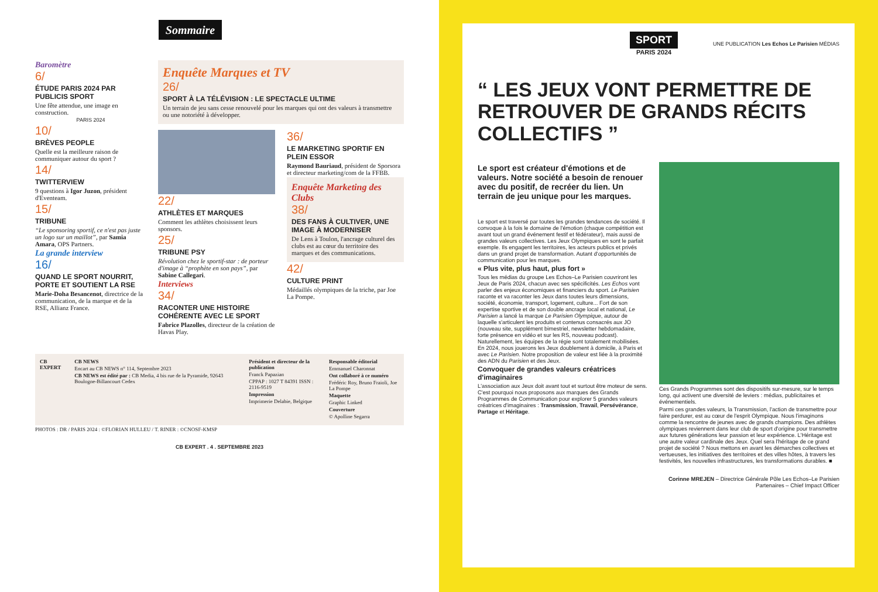Sommaire
Baromètre
6/
ÉTUDE PARIS 2024 PAR PUBLICIS SPORT
Une fête attendue, une image en construction.
PARIS 2024
10/
BRÈVES PEOPLE
Quelle est la meilleure raison de communiquer autour du sport ?
14/
TWITTERVIEW
9 questions à Igor Juzon, président d'Eventeam.
15/
TRIBUNE
“Le sponsoring sportif, ce n'est pas juste un logo sur un maillot”, par Samia Amara, OPS Partners.
La grande interview
16/
QUAND LE SPORT NOURRIT, PORTE ET SOUTIENT LA RSE
Marie-Doha Besancenot, directrice de la communication, de la marque et de la RSE, Allianz France.
Enquête Marques et TV
26/
SPORT À LA TÉLÉVISION : LE SPECTACLE ULTIME
Un terrain de jeu sans cesse renouvelé pour les marques qui ont des valeurs à transmettre ou une notoriété à développer.
22/
ATHLÈTES ET MARQUES
Comment les athlètes choisissent leurs sponsors.
25/
TRIBUNE PSY
Révolution chez le sportif-star : de porteur d'image à “prophète en son pays”, par Sabine Callegari.
Interviews
34/
RACONTER UNE HISTOIRE COHÉRENTE AVEC LE SPORT
Fabrice Plazolles, directeur de la création de Havas Play.
36/
LE MARKETING SPORTIF EN PLEIN ESSOR
Raymond Bauriaud, président de Sporsora et directeur marketing/com de la FFBB.
Enquête Marketing des Clubs
38/
DES FANS À CULTIVER, UNE IMAGE À MODERNISER
De Lens à Toulon, l'ancrage culturel des clubs est au cœur du territoire des marques et des communications.
42/
CULTURE PRINT
Médaillés olympiques de la triche, par Joe La Pompe.
CB EXPERT CB NEWS
Encart au CB NEWS n° 114, Septembre 2023
CB NEWS est édité par : CB Media, 4 bis rue de la Pyramide, 92643 Boulogne-Billancourt Cedex
Président et directeur de la publication
Franck Papazian
CPPAP : 1027 T 84391 ISSN : 2116-9519
Impression
Imprimerie Delabie, Belgique
Responsable éditorial
Emmanuel Charonnat
Ont collaboré à ce numéro
Frédéric Roy, Bruno Fraioli, Joe La Pompe
Maquette
Graphic Linked
Couverture
© Apolline Segarra
PHOTOS : DR / PARIS 2024 : ©FLORIAN HULLEU / T. RINER : ©CNOSF-KMSP
CB EXPERT . 4 . SEPTEMBRE 2023
SPORT
PARIS 2024
UNE PUBLICATION Les Echos Le Parisien MÉDIAS
“ LES JEUX VONT PERMETTRE DE RETROUVER DE GRANDS RÉCITS COLLECTIFS ”
Le sport est créateur d'émotions et de valeurs. Notre société a besoin de renouer avec du positif, de recréer du lien. Un terrain de jeu unique pour les marques.
Le sport est traversé par toutes les grandes tendances de société. Il convoque à la fois le domaine de l'émotion (chaque compétition est avant tout un grand événement festif et fédérateur), mais aussi de grandes valeurs collectives. Les Jeux Olympiques en sont le parfait exemple. Ils engagent les territoires, les acteurs publics et privés dans un grand projet de transformation. Autant d'opportunités de communication pour les marques.
« Plus vite, plus haut, plus fort »
Tous les médias du groupe Les Echos–Le Parisien couvriront les Jeux de Paris 2024, chacun avec ses spécificités. Les Echos vont parler des enjeux économiques et financiers du sport. Le Parisien raconte et va raconter les Jeux dans toutes leurs dimensions, société, économie, transport, logement, culture... Fort de son expertise sportive et de son double ancrage local et national, Le Parisien a lancé la marque Le Parisien Olympique, autour de laquelle s'articulent les produits et contenus consacrés aux JO (nouveau site, supplément bimestriel, newsletter hebdomadaire, forte présence en vidéo et sur les RS, nouveau podcast). Naturellement, les équipes de la régie sont totalement mobilisées. En 2024, nous jouerons les Jeux doublement à domicile, à Paris et avec Le Parisien. Notre proposition de valeur est liée à la proximité des ADN du Parisien et des Jeux.
Convoquer de grandes valeurs créatrices d'imaginaires
L'association aux Jeux doit avant tout et surtout être moteur de sens. C'est pourquoi nous proposons aux marques des Grands Programmes de Communication pour explorer 5 grandes valeurs créatrices d'imaginaires : Transmission, Travail, Persévérance, Partage et Héritage.
Ces Grands Programmes sont des dispositifs sur-mesure, sur le temps long, qui activent une diversité de leviers : médias, publicitaires et événementiels.
Parmi ces grandes valeurs, la Transmission, l'action de transmettre pour faire perdurer, est au cœur de l'esprit Olympique. Nous l'imaginons comme la rencontre de jeunes avec de grands champions. Des athlètes olympiques reviennent dans leur club de sport d'origine pour transmettre aux futures générations leur passion et leur expérience. L'Héritage est une autre valeur cardinale des Jeux. Quel sera l'héritage de ce grand projet de société ? Nous mettons en avant les démarches collectives et vertueuses, les initiatives des territoires et des villes hôtes, à travers les festivités, les nouvelles infrastructures, les transformations durables. ■
Corinne MREJEN – Directrice Générale Pôle Les Echos–Le Parisien Partenaires – Chief Impact Officer